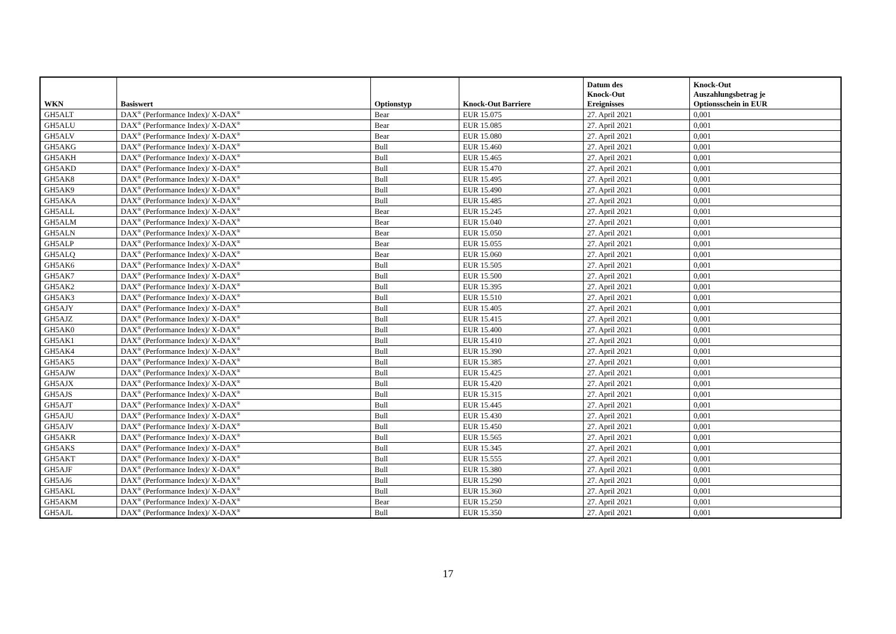| WKN | Basiswert | Optionstyp | Knock-Out Barriere | Datum des Knock-Out Ereignisses | Knock-Out Auszahlungsbetrag je Optionsschein in EUR |
| --- | --- | --- | --- | --- | --- |
| GH5ALT | DAX<sup>®</sup> (Performance Index)/ X-DAX<sup>®</sup> | Bear | EUR 15.075 | 27. April 2021 | 0,001 |
| GH5ALU | DAX<sup>®</sup> (Performance Index)/ X-DAX<sup>®</sup> | Bear | EUR 15.085 | 27. April 2021 | 0,001 |
| GH5ALV | DAX<sup>®</sup> (Performance Index)/ X-DAX<sup>®</sup> | Bear | EUR 15.080 | 27. April 2021 | 0,001 |
| GH5AKG | DAX<sup>®</sup> (Performance Index)/ X-DAX<sup>®</sup> | Bull | EUR 15.460 | 27. April 2021 | 0,001 |
| GH5AKH | DAX<sup>®</sup> (Performance Index)/ X-DAX<sup>®</sup> | Bull | EUR 15.465 | 27. April 2021 | 0,001 |
| GH5AKD | DAX<sup>®</sup> (Performance Index)/ X-DAX<sup>®</sup> | Bull | EUR 15.470 | 27. April 2021 | 0,001 |
| GH5AK8 | DAX<sup>®</sup> (Performance Index)/ X-DAX<sup>®</sup> | Bull | EUR 15.495 | 27. April 2021 | 0,001 |
| GH5AK9 | DAX<sup>®</sup> (Performance Index)/ X-DAX<sup>®</sup> | Bull | EUR 15.490 | 27. April 2021 | 0,001 |
| GH5AKA | DAX<sup>®</sup> (Performance Index)/ X-DAX<sup>®</sup> | Bull | EUR 15.485 | 27. April 2021 | 0,001 |
| GH5ALL | DAX<sup>®</sup> (Performance Index)/ X-DAX<sup>®</sup> | Bear | EUR 15.245 | 27. April 2021 | 0,001 |
| GH5ALM | DAX<sup>®</sup> (Performance Index)/ X-DAX<sup>®</sup> | Bear | EUR 15.040 | 27. April 2021 | 0,001 |
| GH5ALN | DAX<sup>®</sup> (Performance Index)/ X-DAX<sup>®</sup> | Bear | EUR 15.050 | 27. April 2021 | 0,001 |
| GH5ALP | DAX<sup>®</sup> (Performance Index)/ X-DAX<sup>®</sup> | Bear | EUR 15.055 | 27. April 2021 | 0,001 |
| GH5ALQ | DAX<sup>®</sup> (Performance Index)/ X-DAX<sup>®</sup> | Bear | EUR 15.060 | 27. April 2021 | 0,001 |
| GH5AK6 | DAX<sup>®</sup> (Performance Index)/ X-DAX<sup>®</sup> | Bull | EUR 15.505 | 27. April 2021 | 0,001 |
| GH5AK7 | DAX<sup>®</sup> (Performance Index)/ X-DAX<sup>®</sup> | Bull | EUR 15.500 | 27. April 2021 | 0,001 |
| GH5AK2 | DAX<sup>®</sup> (Performance Index)/ X-DAX<sup>®</sup> | Bull | EUR 15.395 | 27. April 2021 | 0,001 |
| GH5AK3 | DAX<sup>®</sup> (Performance Index)/ X-DAX<sup>®</sup> | Bull | EUR 15.510 | 27. April 2021 | 0,001 |
| GH5AJY | DAX<sup>®</sup> (Performance Index)/ X-DAX<sup>®</sup> | Bull | EUR 15.405 | 27. April 2021 | 0,001 |
| GH5AJZ | DAX<sup>®</sup> (Performance Index)/ X-DAX<sup>®</sup> | Bull | EUR 15.415 | 27. April 2021 | 0,001 |
| GH5AK0 | DAX<sup>®</sup> (Performance Index)/ X-DAX<sup>®</sup> | Bull | EUR 15.400 | 27. April 2021 | 0,001 |
| GH5AK1 | DAX<sup>®</sup> (Performance Index)/ X-DAX<sup>®</sup> | Bull | EUR 15.410 | 27. April 2021 | 0,001 |
| GH5AK4 | DAX<sup>®</sup> (Performance Index)/ X-DAX<sup>®</sup> | Bull | EUR 15.390 | 27. April 2021 | 0,001 |
| GH5AK5 | DAX<sup>®</sup> (Performance Index)/ X-DAX<sup>®</sup> | Bull | EUR 15.385 | 27. April 2021 | 0,001 |
| GH5AJW | DAX<sup>®</sup> (Performance Index)/ X-DAX<sup>®</sup> | Bull | EUR 15.425 | 27. April 2021 | 0,001 |
| GH5AJX | DAX<sup>®</sup> (Performance Index)/ X-DAX<sup>®</sup> | Bull | EUR 15.420 | 27. April 2021 | 0,001 |
| GH5AJS | DAX<sup>®</sup> (Performance Index)/ X-DAX<sup>®</sup> | Bull | EUR 15.315 | 27. April 2021 | 0,001 |
| GH5AJT | DAX<sup>®</sup> (Performance Index)/ X-DAX<sup>®</sup> | Bull | EUR 15.445 | 27. April 2021 | 0,001 |
| GH5AJU | DAX<sup>®</sup> (Performance Index)/ X-DAX<sup>®</sup> | Bull | EUR 15.430 | 27. April 2021 | 0,001 |
| GH5AJV | DAX<sup>®</sup> (Performance Index)/ X-DAX<sup>®</sup> | Bull | EUR 15.450 | 27. April 2021 | 0,001 |
| GH5AKR | DAX<sup>®</sup> (Performance Index)/ X-DAX<sup>®</sup> | Bull | EUR 15.565 | 27. April 2021 | 0,001 |
| GH5AKS | DAX<sup>®</sup> (Performance Index)/ X-DAX<sup>®</sup> | Bull | EUR 15.345 | 27. April 2021 | 0,001 |
| GH5AKT | DAX<sup>®</sup> (Performance Index)/ X-DAX<sup>®</sup> | Bull | EUR 15.555 | 27. April 2021 | 0,001 |
| GH5AJF | DAX<sup>®</sup> (Performance Index)/ X-DAX<sup>®</sup> | Bull | EUR 15.380 | 27. April 2021 | 0,001 |
| GH5AJ6 | DAX<sup>®</sup> (Performance Index)/ X-DAX<sup>®</sup> | Bull | EUR 15.290 | 27. April 2021 | 0,001 |
| GH5AKL | DAX<sup>®</sup> (Performance Index)/ X-DAX<sup>®</sup> | Bull | EUR 15.360 | 27. April 2021 | 0,001 |
| GH5AKM | DAX<sup>®</sup> (Performance Index)/ X-DAX<sup>®</sup> | Bear | EUR 15.250 | 27. April 2021 | 0,001 |
| GH5AJL | DAX<sup>®</sup> (Performance Index)/ X-DAX<sup>®</sup> | Bull | EUR 15.350 | 27. April 2021 | 0,001 |
17